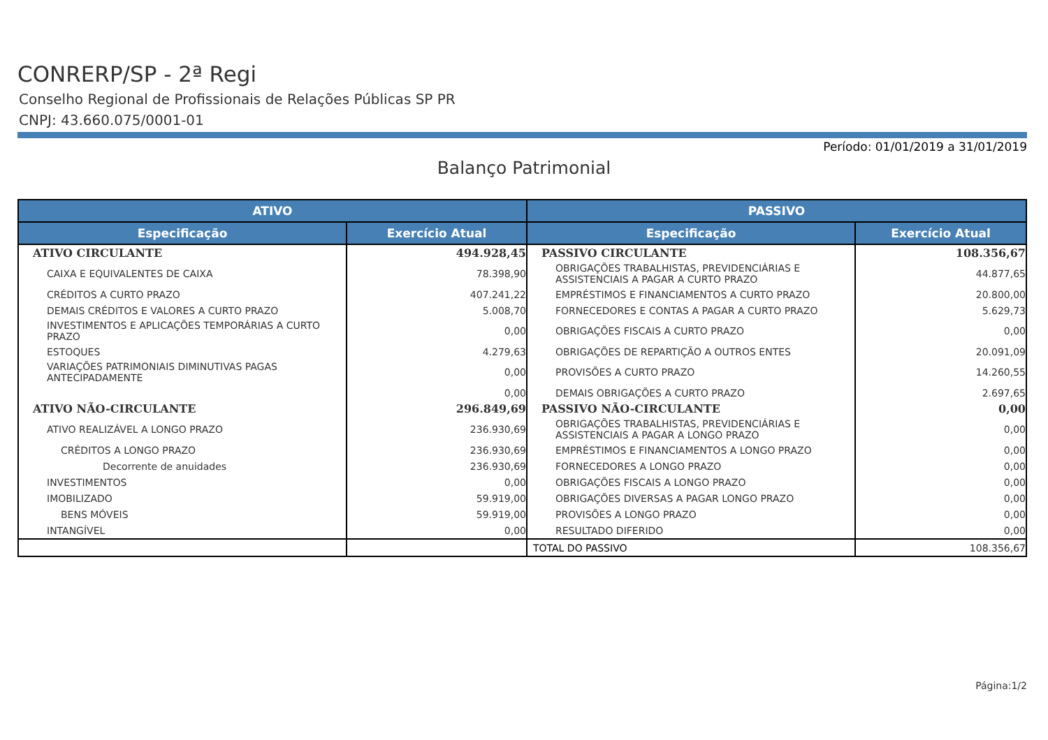CONRERP/SP - 2ª Regi
Conselho Regional de Profissionais de Relações Públicas SP PR
CNPJ: 43.660.075/0001-01
Período: 01/01/2019 a 31/01/2019
Balanço Patrimonial
| ATIVO | | PASSIVO | |
| --- | --- | --- | --- |
| Especificação | Exercício Atual | Especificação | Exercício Atual |
| ATIVO CIRCULANTE | 494.928,45 | PASSIVO CIRCULANTE | 108.356,67 |
| CAIXA E EQUIVALENTES DE CAIXA | 78.398,90 | OBRIGAÇÕES TRABALHISTAS, PREVIDENCIÁRIAS E ASSISTENCIAIS A PAGAR A CURTO PRAZO | 44.877,65 |
| CRÉDITOS A CURTO PRAZO | 407.241,22 | EMPRÉSTIMOS E FINANCIAMENTOS A CURTO PRAZO | 20.800,00 |
| DEMAIS CRÉDITOS E VALORES A CURTO PRAZO | 5.008,70 | FORNECEDORES E CONTAS A PAGAR A CURTO PRAZO | 5.629,73 |
| INVESTIMENTOS E APLICAÇÕES TEMPORÁRIAS A CURTO PRAZO | 0,00 | OBRIGAÇÕES FISCAIS A CURTO PRAZO | 0,00 |
| ESTOQUES | 4.279,63 | OBRIGAÇÕES DE REPARTIÇÃO A OUTROS ENTES | 20.091,09 |
| VARIAÇÕES PATRIMONIAIS DIMINUTIVAS PAGAS ANTECIPADAMENTE | 0,00 | PROVISÕES A CURTO PRAZO | 14.260,55 |
| | 0,00 | DEMAIS OBRIGAÇÕES A CURTO PRAZO | 2.697,65 |
| ATIVO NÃO-CIRCULANTE | 296.849,69 | PASSIVO NÃO-CIRCULANTE | 0,00 |
| ATIVO REALIZÁVEL A LONGO PRAZO | 236.930,69 | OBRIGAÇÕES TRABALHISTAS, PREVIDENCIÁRIAS E ASSISTENCIAIS A PAGAR A LONGO PRAZO | 0,00 |
| CRÉDITOS A LONGO PRAZO | 236.930,69 | EMPRÉSTIMOS E FINANCIAMENTOS A LONGO PRAZO | 0,00 |
| Decorrente de anuidades | 236.930,69 | FORNECEDORES A LONGO PRAZO | 0,00 |
| INVESTIMENTOS | 0,00 | OBRIGAÇÕES FISCAIS A LONGO PRAZO | 0,00 |
| IMOBILIZADO | 59.919,00 | OBRIGAÇÕES DIVERSAS A PAGAR LONGO PRAZO | 0,00 |
| BENS MÓVEIS | 59.919,00 | PROVISÕES A LONGO PRAZO | 0,00 |
| INTANGÍVEL | 0,00 | RESULTADO DIFERIDO | 0,00 |
| | | TOTAL DO PASSIVO | 108.356,67 |
Página:1/2